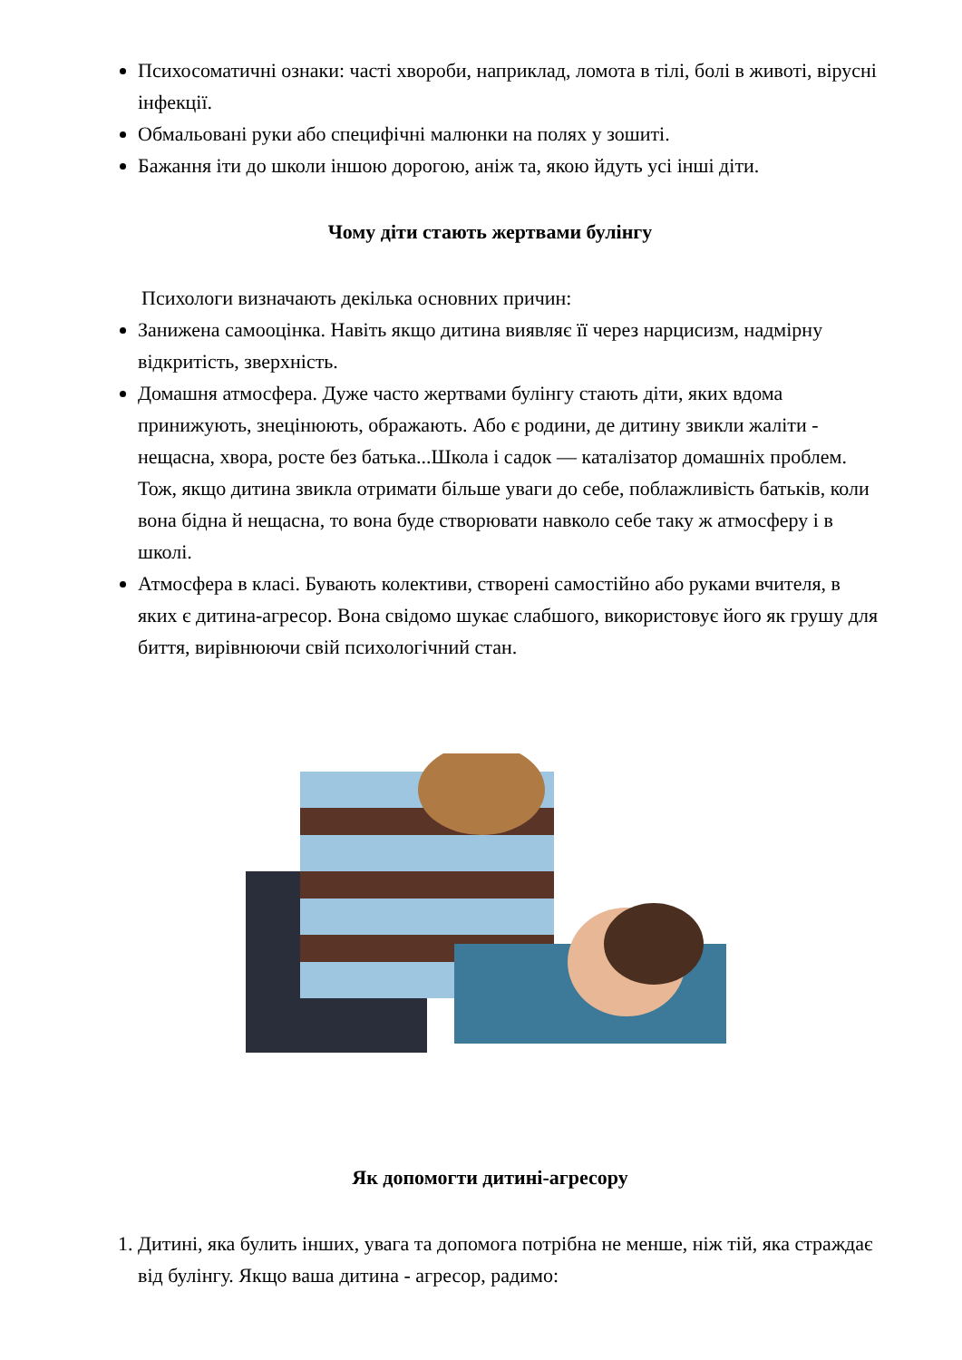Психосоматичні ознаки: часті хвороби, наприклад, ломота в тілі, болі в животі, вірусні інфекції.
Обмальовані руки або специфічні малюнки на полях у зошиті.
Бажання іти до школи іншою дорогою, аніж та, якою йдуть усі інші діти.
Чому діти стають жертвами булінгу
Психологи визначають декілька основних причин:
Занижена самооцінка. Навіть якщо дитина виявляє її через нарцисизм, надмірну відкритість, зверхність.
Домашня атмосфера. Дуже часто жертвами булінгу стають діти, яких вдома принижують, знецінюють, ображають. Або є родини, де дитину звикли жаліти - нещасна, хвора, росте без батька...Школа і садок — каталізатор домашніх проблем. Тож, якщо дитина звикла отримати більше уваги до себе, поблажливість батьків, коли вона бідна й нещасна, то вона буде створювати навколо себе таку ж атмосферу і в школі.
Атмосфера в класі. Бувають колективи, створені самостійно або руками вчителя, в яких є дитина-агресор. Вона свідомо шукає слабшого, використовує його як грушу для биття, вирівнюючи свій психологічний стан.
Як допомогти дитині-агресору
1. Дитині, яка булить інших, увага та допомога потрібна не менше, ніж тій, яка страждає від булінгу. Якщо ваша дитина - агресор, радимо: